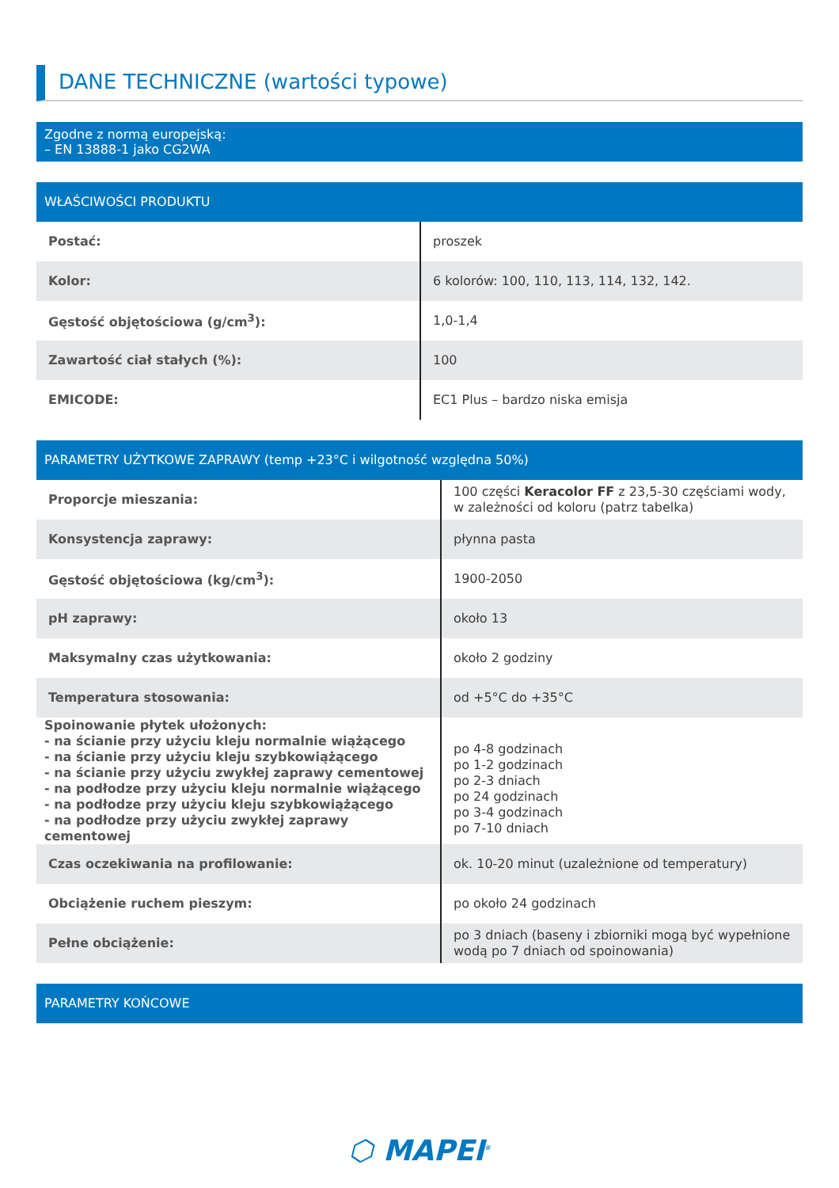DANE TECHNICZNE (wartości typowe)
Zgodne z normą europejską:
– EN 13888-1 jako CG2WA
WŁAŚCIWOŚCI PRODUKTU
| Postać: | proszek |
| Kolor: | 6 kolorów: 100, 110, 113, 114, 132, 142. |
| Gęstość objętościowa (g/cm<sup>3</sup>): | 1,0-1,4 |
| Zawartość ciał stałych (%): | 100 |
| EMICODE: | EC1 Plus – bardzo niska emisja |
PARAMETRY UŻYTKOWE ZAPRAWY (temp +23°C i wilgotność względna 50%)
| Proporcje mieszania: | 100 części Keracolor FF z 23,5-30 częściami wody, w zależności od koloru (patrz tabelka) |
| Konsystencja zaprawy: | płynna pasta |
| Gęstość objętościowa (kg/cm<sup>3</sup>): | 1900-2050 |
| pH zaprawy: | około 13 |
| Maksymalny czas użytkowania: | około 2 godziny |
| Temperatura stosowania: | od +5°C do +35°C |
| Spoinowanie płytek ułożonych: - na ścianie przy użyciu kleju normalnie wiążącego - na ścianie przy użyciu kleju szybkowiążącego - na ścianie przy użyciu zwykłej zaprawy cementowej - na podłodze przy użyciu kleju normalnie wiążącego - na podłodze przy użyciu kleju szybkowiążącego - na podłodze przy użyciu zwykłej zaprawy cementowej | po 4-8 godzinach po 1-2 godzinach po 2-3 dniach po 24 godzinach po 3-4 godzinach po 7-10 dniach |
| Czas oczekiwania na profilowanie: | ok. 10-20 minut (uzależnione od temperatury) |
| Obciążenie ruchem pieszym: | po około 24 godzinach |
| Pełne obciążenie: | po 3 dniach (baseny i zbiorniki mogą być wypełnione wodą po 7 dniach od spoinowania) |
PARAMETRY KOŃCOWE
⬡ MAPEI<sup>®</sup>